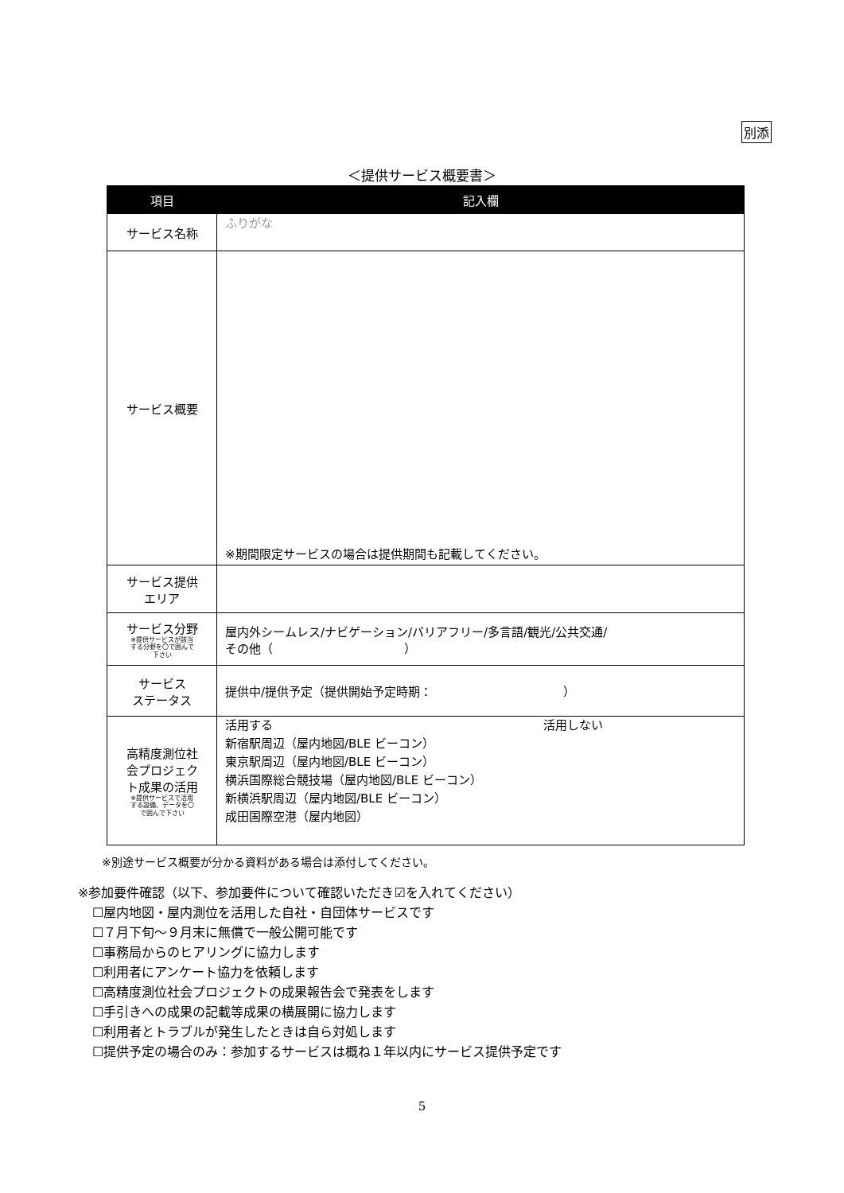別添
＜提供サービス概要書＞
| 項目 | 記入欄 |
| --- | --- |
| サービス名称 | ふりがな |
| サービス概要 | ※期間限定サービスの場合は提供期間も記載してください。 |
| サービス提供 エリア | |
| サービス分野 ※提供サービスが該当 する分野を〇で囲んで 下さい | 屋内外シームレス/ナビゲーション/バリアフリー/多言語/観光/公共交通/ その他（ ） |
| サービス ステータス | 提供中/提供予定（提供開始予定時期： ） |
| 高精度測位社 会プロジェク ト成果の活用 ※提供サービスで活用 する設備、データを〇 で囲んで下さい | 活用する 活用しない 新宿駅周辺（屋内地図/BLE ビーコン） 東京駅周辺（屋内地図/BLE ビーコン） 横浜国際総合競技場（屋内地図/BLE ビーコン） 新横浜駅周辺（屋内地図/BLE ビーコン） 成田国際空港（屋内地図） |
※別途サービス概要が分かる資料がある場合は添付してください。
※参加要件確認（以下、参加要件について確認いただき☑を入れてください）
☐屋内地図・屋内測位を活用した自社・自団体サービスです
☐７月下旬～９月末に無償で一般公開可能です
☐事務局からのヒアリングに協力します
☐利用者にアンケート協力を依頼します
☐高精度測位社会プロジェクトの成果報告会で発表をします
☐手引きへの成果の記載等成果の横展開に協力します
☐利用者とトラブルが発生したときは自ら対処します
☐提供予定の場合のみ：参加するサービスは概ね１年以内にサービス提供予定です
5